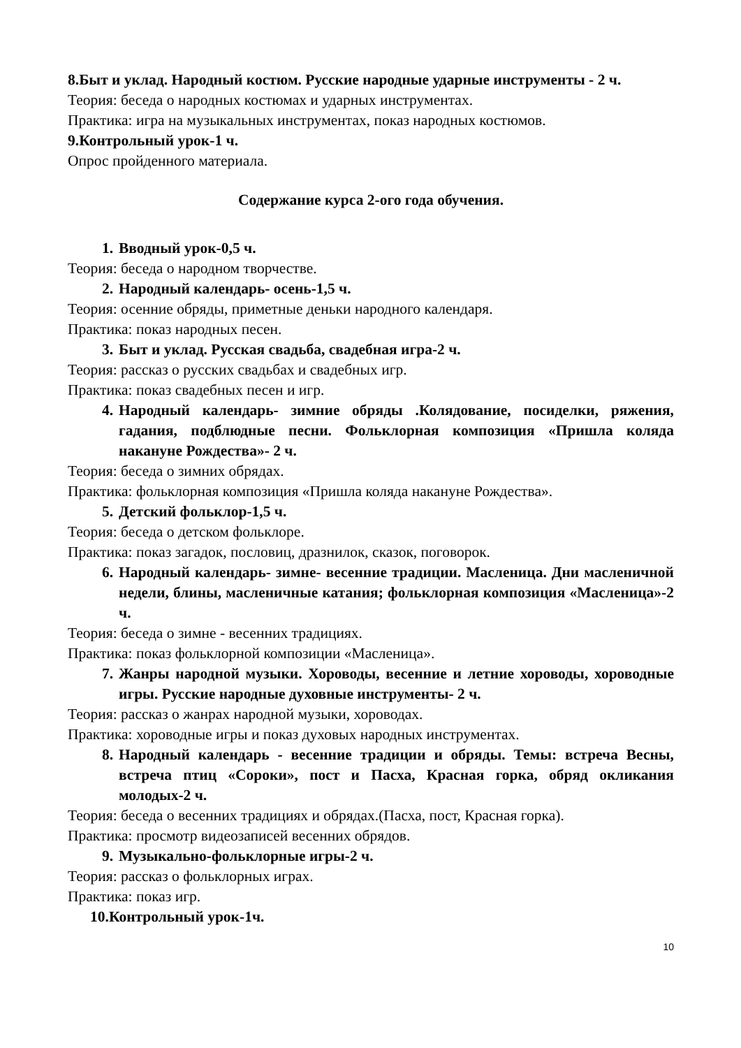8.Быт и уклад. Народный костюм. Русские народные ударные инструменты - 2 ч.
Теория: беседа о народных костюмах и ударных инструментах.
Практика: игра на музыкальных инструментах, показ народных костюмов.
9.Контрольный урок-1 ч.
Опрос пройденного материала.
Содержание курса 2-ого года обучения.
1. Вводный урок-0,5 ч.
Теория: беседа о народном творчестве.
2. Народный календарь- осень-1,5 ч.
Теория: осенние обряды, приметные деньки народного календаря.
Практика: показ народных песен.
3. Быт и уклад. Русская свадьба, свадебная игра-2 ч.
Теория: рассказ о русских свадьбах и свадебных игр.
Практика: показ свадебных песен и игр.
4. Народный календарь- зимние обряды .Колядование, посиделки, ряжения, гадания, подблюдные песни. Фольклорная композиция «Пришла коляда накануне Рождества»- 2 ч.
Теория: беседа о зимних обрядах.
Практика: фольклорная композиция «Пришла коляда накануне Рождества».
5. Детский фольклор-1,5 ч.
Теория: беседа о детском фольклоре.
Практика: показ загадок, пословиц, дразнилок, сказок, поговорок.
6. Народный календарь- зимне- весенние традиции. Масленица. Дни масленичной недели, блины, масленичные катания; фольклорная композиция «Масленица»-2 ч.
Теория: беседа о зимне - весенних традициях.
Практика: показ фольклорной композиции «Масленица».
7. Жанры народной музыки. Хороводы, весенние и летние хороводы, хороводные игры. Русские народные духовные инструменты- 2 ч.
Теория: рассказ о жанрах народной музыки, хороводах.
Практика: хороводные игры и показ духовых народных инструментах.
8. Народный календарь - весенние традиции и обряды. Темы: встреча Весны, встреча птиц «Сороки», пост и Пасха, Красная горка, обряд окликания молодых-2 ч.
Теория: беседа о весенних традициях и обрядах.(Пасха, пост, Красная горка).
Практика: просмотр видеозаписей весенних обрядов.
9. Музыкально-фольклорные игры-2 ч.
Теория: рассказ о фольклорных играх.
Практика: показ игр.
10. Контрольный урок-1ч.
10